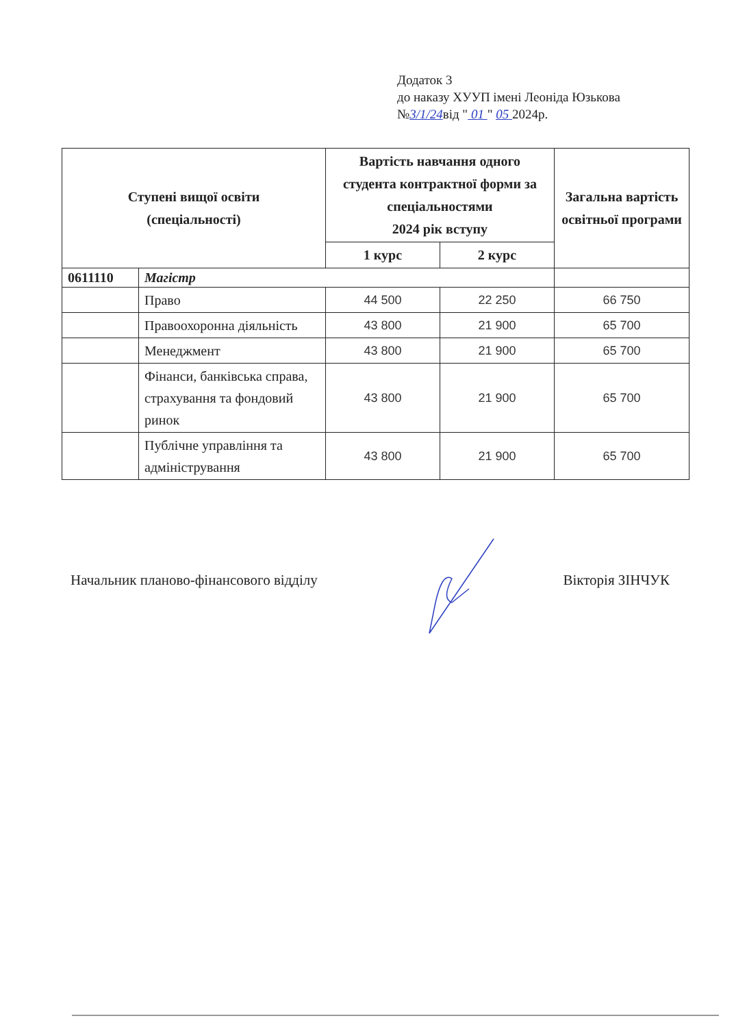Додаток 3
до наказу ХУУП імені Леоніда Юзькова
№3/1/24від " 01 " 05 2024р.
| Ступені вищої освіти (спеціальності) | | Вартість навчання одного студента контрактної форми за спеціальностями 2024 рік вступу | | Загальна вартість освітньої програми |
| --- | --- | --- | --- | --- |
| | | 1 курс | 2 курс | |
| 0611110 | Магістр | | | |
| | Право | 44 500 | 22 250 | 66 750 |
| | Правоохоронна діяльність | 43 800 | 21 900 | 65 700 |
| | Менеджмент | 43 800 | 21 900 | 65 700 |
| | Фінанси, банківська справа, страхування та фондовий ринок | 43 800 | 21 900 | 65 700 |
| | Публічне управління та адміністрування | 43 800 | 21 900 | 65 700 |
Начальник планово-фінансового відділу Вікторія ЗІНЧУК